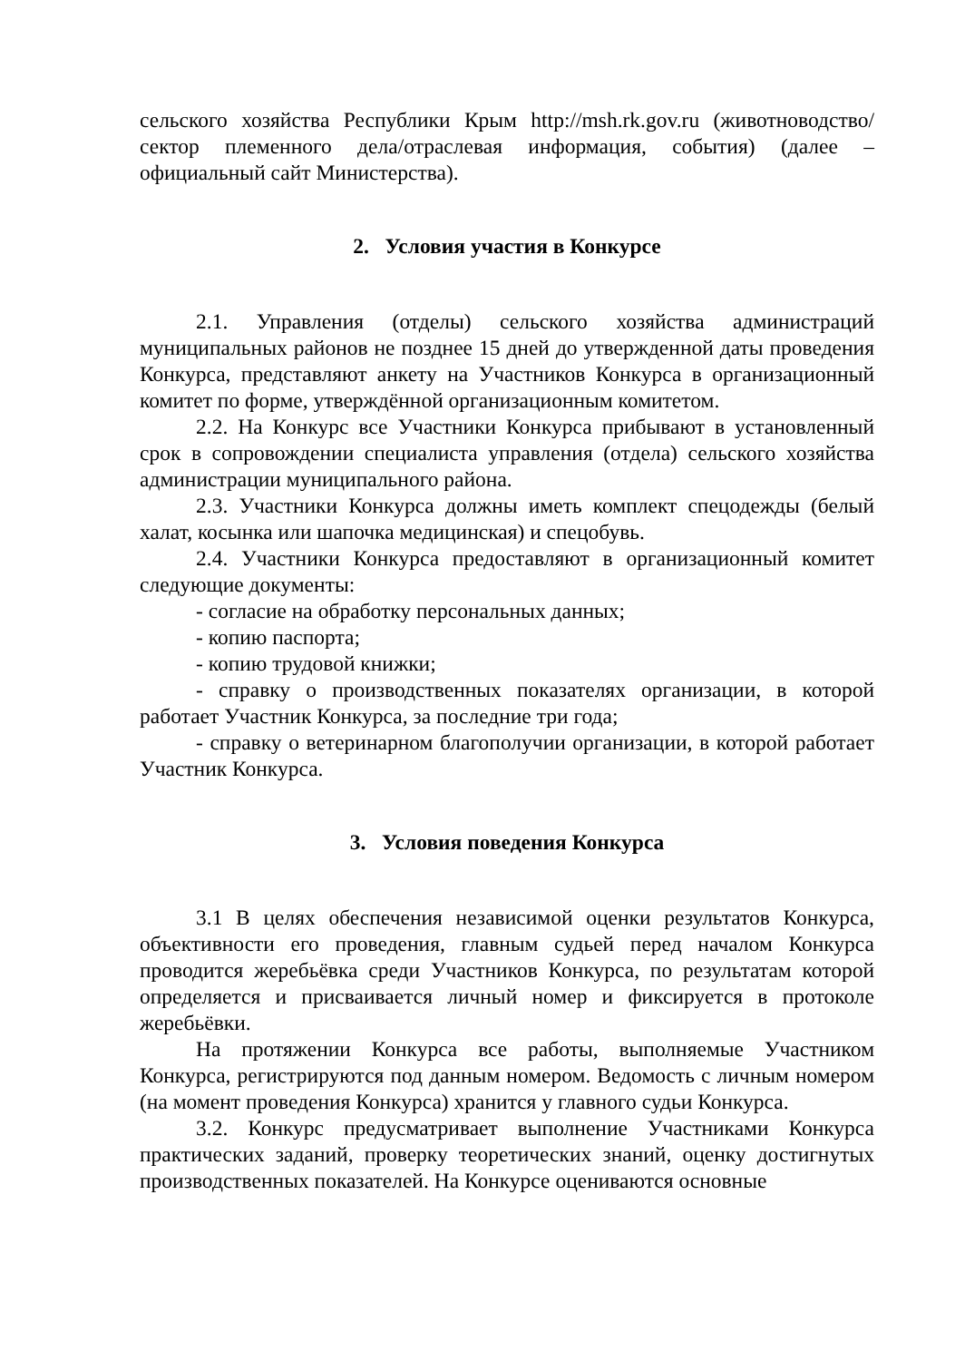сельского хозяйства Республики Крым http://msh.rk.gov.ru (животноводство/сектор племенного дела/отраслевая информация, события) (далее – официальный сайт Министерства).
2. Условия участия в Конкурсе
2.1. Управления (отделы) сельского хозяйства администраций муниципальных районов не позднее 15 дней до утвержденной даты проведения Конкурса, представляют анкету на Участников Конкурса в организационный комитет по форме, утверждённой организационным комитетом.
2.2. На Конкурс все Участники Конкурса прибывают в установленный срок в сопровождении специалиста управления (отдела) сельского хозяйства администрации муниципального района.
2.3. Участники Конкурса должны иметь комплект спецодежды (белый халат, косынка или шапочка медицинская) и спецобувь.
2.4. Участники Конкурса предоставляют в организационный комитет следующие документы:
- согласие на обработку персональных данных;
- копию паспорта;
- копию трудовой книжки;
- справку о производственных показателях организации, в которой работает Участник Конкурса, за последние три года;
- справку о ветеринарном благополучии организации, в которой работает Участник Конкурса.
3. Условия поведения Конкурса
3.1 В целях обеспечения независимой оценки результатов Конкурса, объективности его проведения, главным судьей перед началом Конкурса проводится жеребьёвка среди Участников Конкурса, по результатам которой определяется и присваивается личный номер и фиксируется в протоколе жеребьёвки.
На протяжении Конкурса все работы, выполняемые Участником Конкурса, регистрируются под данным номером. Ведомость с личным номером (на момент проведения Конкурса) хранится у главного судьи Конкурса.
3.2. Конкурс предусматривает выполнение Участниками Конкурса практических заданий, проверку теоретических знаний, оценку достигнутых производственных показателей. На Конкурсе оцениваются основные